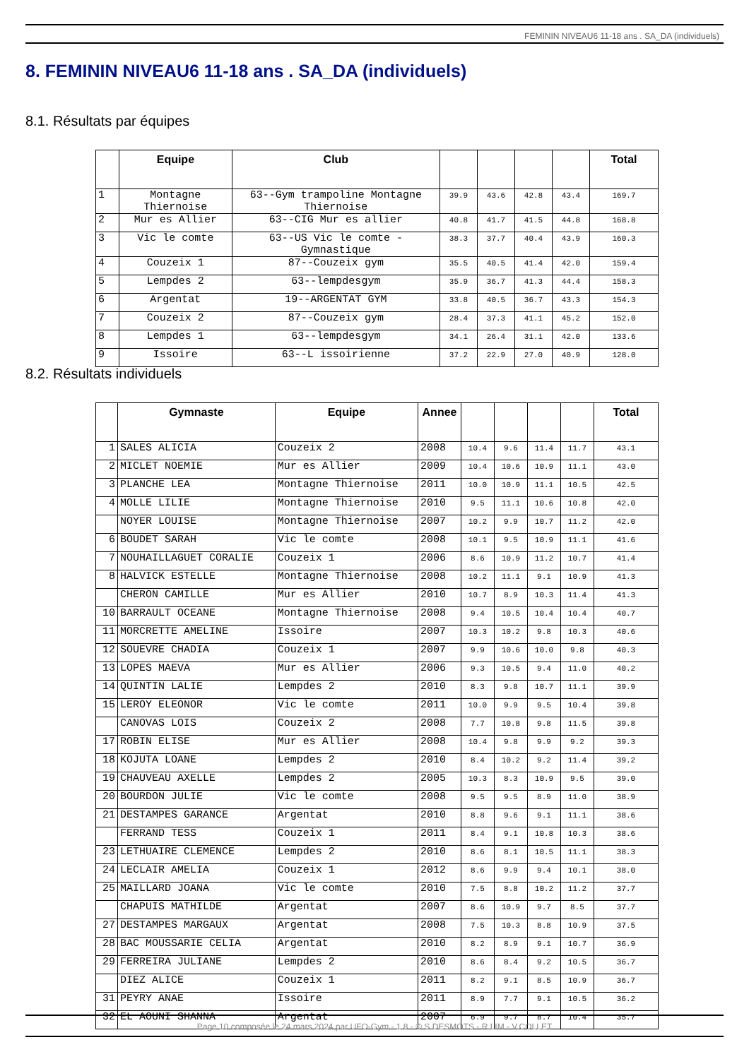FEMININ NIVEAU6 11-18 ans . SA_DA (individuels)
8. FEMININ NIVEAU6 11-18 ans . SA_DA (individuels)
8.1. Résultats par équipes
| | Equipe | Club | | | | | Total |
| --- | --- | --- | --- | --- | --- | --- | --- |
| 1 | Montagne Thiernoise | 63--Gym trampoline Montagne Thiernoise | 39.9 | 43.6 | 42.8 | 43.4 | 169.7 |
| 2 | Mur es Allier | 63--CIG Mur es allier | 40.8 | 41.7 | 41.5 | 44.8 | 168.8 |
| 3 | Vic le comte | 63--US Vic le comte - Gymnastique | 38.3 | 37.7 | 40.4 | 43.9 | 160.3 |
| 4 | Couzeix 1 | 87--Couzeix gym | 35.5 | 40.5 | 41.4 | 42.0 | 159.4 |
| 5 | Lempdes 2 | 63--lempdesgym | 35.9 | 36.7 | 41.3 | 44.4 | 158.3 |
| 6 | Argentat | 19--ARGENTAT GYM | 33.8 | 40.5 | 36.7 | 43.3 | 154.3 |
| 7 | Couzeix 2 | 87--Couzeix gym | 28.4 | 37.3 | 41.1 | 45.2 | 152.0 |
| 8 | Lempdes 1 | 63--lempdesgym | 34.1 | 26.4 | 31.1 | 42.0 | 133.6 |
| 9 | Issoire | 63--L issoirienne | 37.2 | 22.9 | 27.0 | 40.9 | 128.0 |
8.2. Résultats individuels
| | Gymnaste | Equipe | Annee | | | | | Total |
| --- | --- | --- | --- | --- | --- | --- | --- | --- |
| 1 | SALES ALICIA | Couzeix 2 | 2008 | 10.4 | 9.6 | 11.4 | 11.7 | 43.1 |
| 2 | MICLET NOEMIE | Mur es Allier | 2009 | 10.4 | 10.6 | 10.9 | 11.1 | 43.0 |
| 3 | PLANCHE LEA | Montagne Thiernoise | 2011 | 10.0 | 10.9 | 11.1 | 10.5 | 42.5 |
| 4 | MOLLE LILIE | Montagne Thiernoise | 2010 | 9.5 | 11.1 | 10.6 | 10.8 | 42.0 |
| | NOYER LOUISE | Montagne Thiernoise | 2007 | 10.2 | 9.9 | 10.7 | 11.2 | 42.0 |
| 6 | BOUDET SARAH | Vic le comte | 2008 | 10.1 | 9.5 | 10.9 | 11.1 | 41.6 |
| 7 | NOUHAILLAGUET CORALIE | Couzeix 1 | 2006 | 8.6 | 10.9 | 11.2 | 10.7 | 41.4 |
| 8 | HALVICK ESTELLE | Montagne Thiernoise | 2008 | 10.2 | 11.1 | 9.1 | 10.9 | 41.3 |
| | CHERON CAMILLE | Mur es Allier | 2010 | 10.7 | 8.9 | 10.3 | 11.4 | 41.3 |
| 10 | BARRAULT OCEANE | Montagne Thiernoise | 2008 | 9.4 | 10.5 | 10.4 | 10.4 | 40.7 |
| 11 | MORCRETTE AMELINE | Issoire | 2007 | 10.3 | 10.2 | 9.8 | 10.3 | 40.6 |
| 12 | SOUEVRE CHADIA | Couzeix 1 | 2007 | 9.9 | 10.6 | 10.0 | 9.8 | 40.3 |
| 13 | LOPES MAEVA | Mur es Allier | 2006 | 9.3 | 10.5 | 9.4 | 11.0 | 40.2 |
| 14 | QUINTIN LALIE | Lempdes 2 | 2010 | 8.3 | 9.8 | 10.7 | 11.1 | 39.9 |
| 15 | LEROY ELEONOR | Vic le comte | 2011 | 10.0 | 9.9 | 9.5 | 10.4 | 39.8 |
| | CANOVAS LOIS | Couzeix 2 | 2008 | 7.7 | 10.8 | 9.8 | 11.5 | 39.8 |
| 17 | ROBIN ELISE | Mur es Allier | 2008 | 10.4 | 9.8 | 9.9 | 9.2 | 39.3 |
| 18 | KOJUTA LOANE | Lempdes 2 | 2010 | 8.4 | 10.2 | 9.2 | 11.4 | 39.2 |
| 19 | CHAUVEAU AXELLE | Lempdes 2 | 2005 | 10.3 | 8.3 | 10.9 | 9.5 | 39.0 |
| 20 | BOURDON JULIE | Vic le comte | 2008 | 9.5 | 9.5 | 8.9 | 11.0 | 38.9 |
| 21 | DESTAMPES GARANCE | Argentat | 2010 | 8.8 | 9.6 | 9.1 | 11.1 | 38.6 |
| | FERRAND TESS | Couzeix 1 | 2011 | 8.4 | 9.1 | 10.8 | 10.3 | 38.6 |
| 23 | LETHUAIRE CLEMENCE | Lempdes 2 | 2010 | 8.6 | 8.1 | 10.5 | 11.1 | 38.3 |
| 24 | LECLAIR AMELIA | Couzeix 1 | 2012 | 8.6 | 9.9 | 9.4 | 10.1 | 38.0 |
| 25 | MAILLARD JOANA | Vic le comte | 2010 | 7.5 | 8.8 | 10.2 | 11.2 | 37.7 |
| | CHAPUIS MATHILDE | Argentat | 2007 | 8.6 | 10.9 | 9.7 | 8.5 | 37.7 |
| 27 | DESTAMPES MARGAUX | Argentat | 2008 | 7.5 | 10.3 | 8.8 | 10.9 | 37.5 |
| 28 | BAC MOUSSARIE CELIA | Argentat | 2010 | 8.2 | 8.9 | 9.1 | 10.7 | 36.9 |
| 29 | FERREIRA JULIANE | Lempdes 2 | 2010 | 8.6 | 8.4 | 9.2 | 10.5 | 36.7 |
| | DIEZ ALICE | Couzeix 1 | 2011 | 8.2 | 9.1 | 8.5 | 10.9 | 36.7 |
| 31 | PEYRY ANAE | Issoire | 2011 | 8.9 | 7.7 | 9.1 | 10.5 | 36.2 |
| 32 | EL AOUNI SHANNA | Argentat | 2007 | 6.9 | 9.7 | 8.7 | 10.4 | 35.7 |
Page 10 composée le 24 mars 2024 par UFO-Gym - 1.8 - © S.DESMOTS - R.LIM - V.COLLET